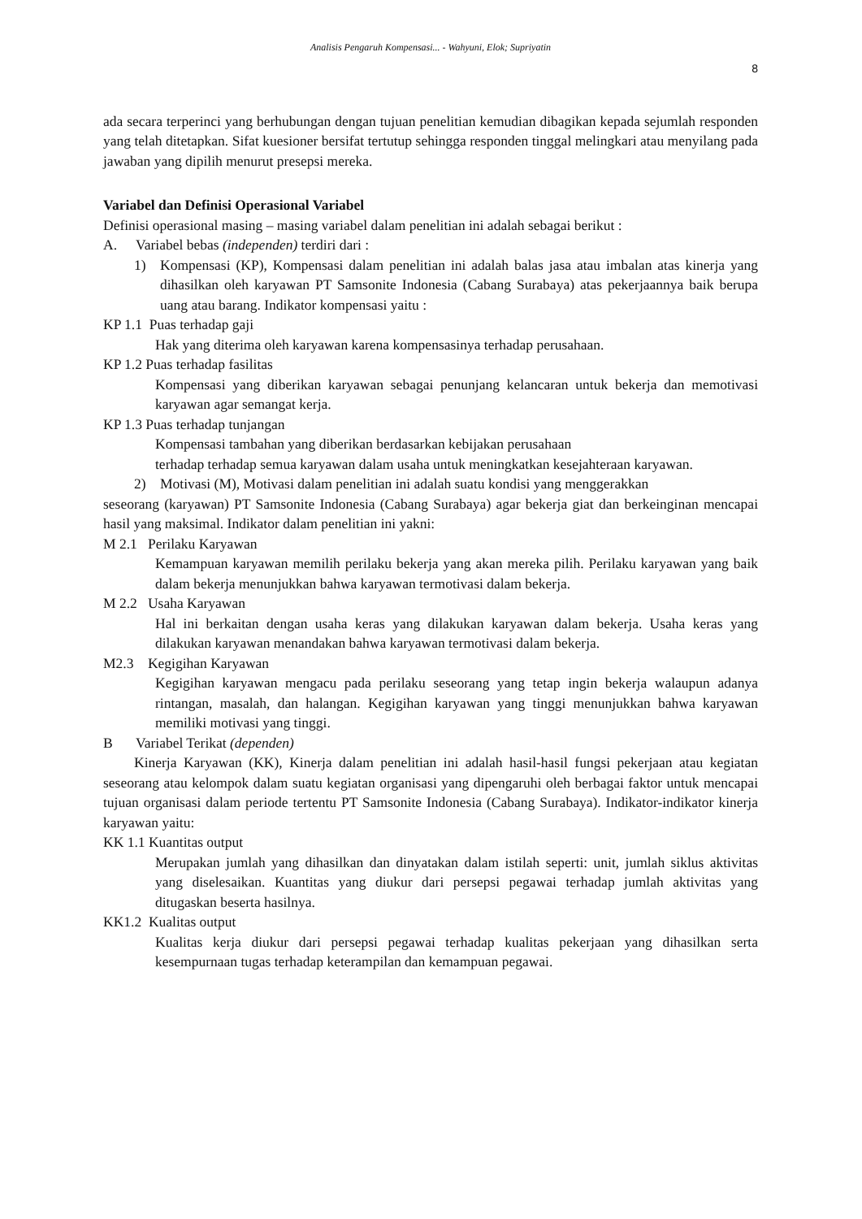Analisis Pengaruh Kompensasi... - Wahyuni, Elok; Supriyatin
8
ada secara terperinci yang berhubungan dengan tujuan penelitian kemudian dibagikan kepada sejumlah responden yang telah ditetapkan. Sifat kuesioner bersifat tertutup sehingga responden tinggal melingkari atau menyilang pada jawaban yang dipilih menurut presepsi mereka.
Variabel dan Definisi Operasional Variabel
Definisi operasional masing – masing variabel dalam penelitian ini adalah sebagai berikut :
A. Variabel bebas (independen) terdiri dari :
1) Kompensasi (KP), Kompensasi dalam penelitian ini adalah balas jasa atau imbalan atas kinerja yang dihasilkan oleh karyawan PT Samsonite Indonesia (Cabang Surabaya) atas pekerjaannya baik berupa uang atau barang. Indikator kompensasi yaitu :
KP 1.1 Puas terhadap gaji
Hak yang diterima oleh karyawan karena kompensasinya terhadap perusahaan.
KP 1.2 Puas terhadap fasilitas
Kompensasi yang diberikan karyawan sebagai penunjang kelancaran untuk bekerja dan memotivasi karyawan agar semangat kerja.
KP 1.3 Puas terhadap tunjangan
Kompensasi tambahan yang diberikan berdasarkan kebijakan perusahaan
terhadap terhadap semua karyawan dalam usaha untuk meningkatkan kesejahteraan karyawan.
2) Motivasi (M), Motivasi dalam penelitian ini adalah suatu kondisi yang menggerakkan
seseorang (karyawan) PT Samsonite Indonesia (Cabang Surabaya) agar bekerja giat dan berkeinginan mencapai hasil yang maksimal. Indikator dalam penelitian ini yakni:
M 2.1 Perilaku Karyawan
Kemampuan karyawan memilih perilaku bekerja yang akan mereka pilih. Perilaku karyawan yang baik dalam bekerja menunjukkan bahwa karyawan termotivasi dalam bekerja.
M 2.2 Usaha Karyawan
Hal ini berkaitan dengan usaha keras yang dilakukan karyawan dalam bekerja. Usaha keras yang dilakukan karyawan menandakan bahwa karyawan termotivasi dalam bekerja.
M2.3 Kegigihan Karyawan
Kegigihan karyawan mengacu pada perilaku seseorang yang tetap ingin bekerja walaupun adanya rintangan, masalah, dan halangan. Kegigihan karyawan yang tinggi menunjukkan bahwa karyawan memiliki motivasi yang tinggi.
B Variabel Terikat (dependen)
Kinerja Karyawan (KK), Kinerja dalam penelitian ini adalah hasil-hasil fungsi pekerjaan atau kegiatan seseorang atau kelompok dalam suatu kegiatan organisasi yang dipengaruhi oleh berbagai faktor untuk mencapai tujuan organisasi dalam periode tertentu PT Samsonite Indonesia (Cabang Surabaya). Indikator-indikator kinerja karyawan yaitu:
KK 1.1 Kuantitas output
Merupakan jumlah yang dihasilkan dan dinyatakan dalam istilah seperti: unit, jumlah siklus aktivitas yang diselesaikan. Kuantitas yang diukur dari persepsi pegawai terhadap jumlah aktivitas yang ditugaskan beserta hasilnya.
KK1.2 Kualitas output
Kualitas kerja diukur dari persepsi pegawai terhadap kualitas pekerjaan yang dihasilkan serta kesempurnaan tugas terhadap keterampilan dan kemampuan pegawai.